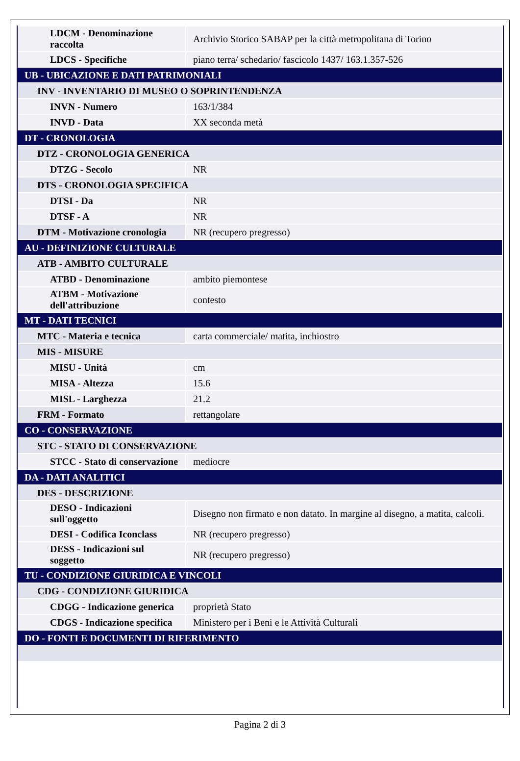| LDCM - Denominazione raccolta | Archivio Storico SABAP per la città metropolitana di Torino |
| LDCS - Specifiche | piano terra/ schedario/ fascicolo 1437/ 163.1.357-526 |
| UB - UBICAZIONE E DATI PATRIMONIALI | |
| INV - INVENTARIO DI MUSEO O SOPRINTENDENZA | |
| INVN - Numero | 163/1/384 |
| INVD - Data | XX seconda metà |
| DT - CRONOLOGIA | |
| DTZ - CRONOLOGIA GENERICA | |
| DTZG - Secolo | NR |
| DTS - CRONOLOGIA SPECIFICA | |
| DTSI - Da | NR |
| DTSF - A | NR |
| DTM - Motivazione cronologia | NR (recupero pregresso) |
| AU - DEFINIZIONE CULTURALE | |
| ATB - AMBITO CULTURALE | |
| ATBD - Denominazione | ambito piemontese |
| ATBM - Motivazione dell'attribuzione | contesto |
| MT - DATI TECNICI | |
| MTC - Materia e tecnica | carta commerciale/ matita, inchiostro |
| MIS - MISURE | |
| MISU - Unità | cm |
| MISA - Altezza | 15.6 |
| MISL - Larghezza | 21.2 |
| FRM - Formato | rettangolare |
| CO - CONSERVAZIONE | |
| STC - STATO DI CONSERVAZIONE | |
| STCC - Stato di conservazione | mediocre |
| DA - DATI ANALITICI | |
| DES - DESCRIZIONE | |
| DESO - Indicazioni sull'oggetto | Disegno non firmato e non datato. In margine al disegno, a matita, calcoli. |
| DESI - Codifica Iconclass | NR (recupero pregresso) |
| DESS - Indicazioni sul soggetto | NR (recupero pregresso) |
| TU - CONDIZIONE GIURIDICA E VINCOLI | |
| CDG - CONDIZIONE GIURIDICA | |
| CDGG - Indicazione generica | proprietà Stato |
| CDGS - Indicazione specifica | Ministero per i Beni e le Attività Culturali |
| DO - FONTI E DOCUMENTI DI RIFERIMENTO | |
Pagina 2 di 3